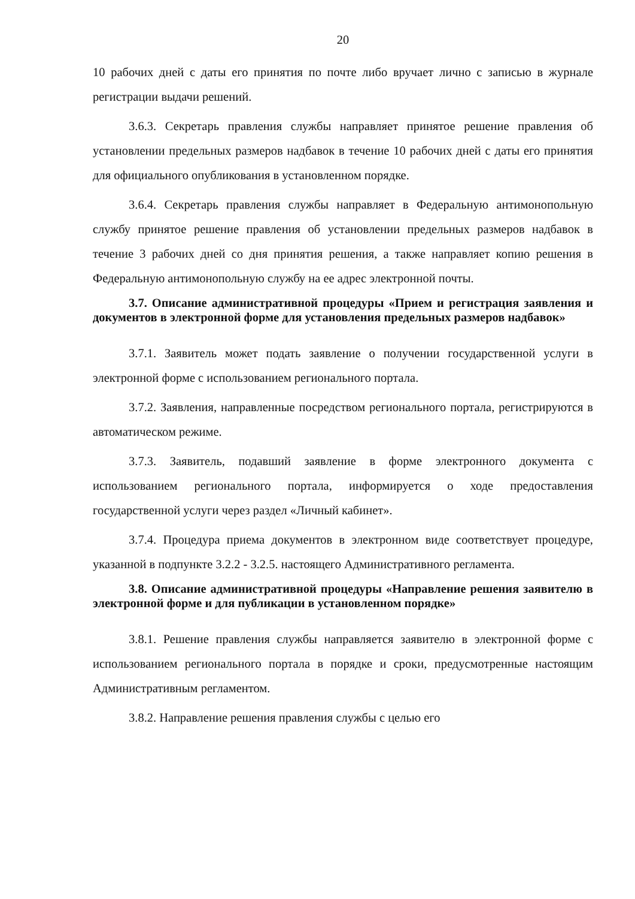20
10 рабочих дней с даты его принятия по почте либо вручает лично с записью в журнале регистрации выдачи решений.
3.6.3. Секретарь правления службы направляет принятое решение правления об установлении предельных размеров надбавок в течение 10 рабочих дней с даты его принятия для официального опубликования в установленном порядке.
3.6.4. Секретарь правления службы направляет в Федеральную антимонопольную службу принятое решение правления об установлении предельных размеров надбавок в течение 3 рабочих дней со дня принятия решения, а также направляет копию решения в Федеральную антимонопольную службу на ее адрес электронной почты.
3.7. Описание административной процедуры «Прием и регистрация заявления и документов в электронной форме для установления предельных размеров надбавок»
3.7.1. Заявитель может подать заявление о получении государственной услуги в электронной форме с использованием регионального портала.
3.7.2. Заявления, направленные посредством регионального портала, регистрируются в автоматическом режиме.
3.7.3. Заявитель, подавший заявление в форме электронного документа с использованием регионального портала, информируется о ходе предоставления государственной услуги через раздел «Личный кабинет».
3.7.4. Процедура приема документов в электронном виде соответствует процедуре, указанной в подпункте 3.2.2 - 3.2.5. настоящего Административного регламента.
3.8. Описание административной процедуры «Направление решения заявителю в электронной форме и для публикации в установленном порядке»
3.8.1. Решение правления службы направляется заявителю в электронной форме с использованием регионального портала в порядке и сроки, предусмотренные настоящим Административным регламентом.
3.8.2. Направление решения правления службы с целью его